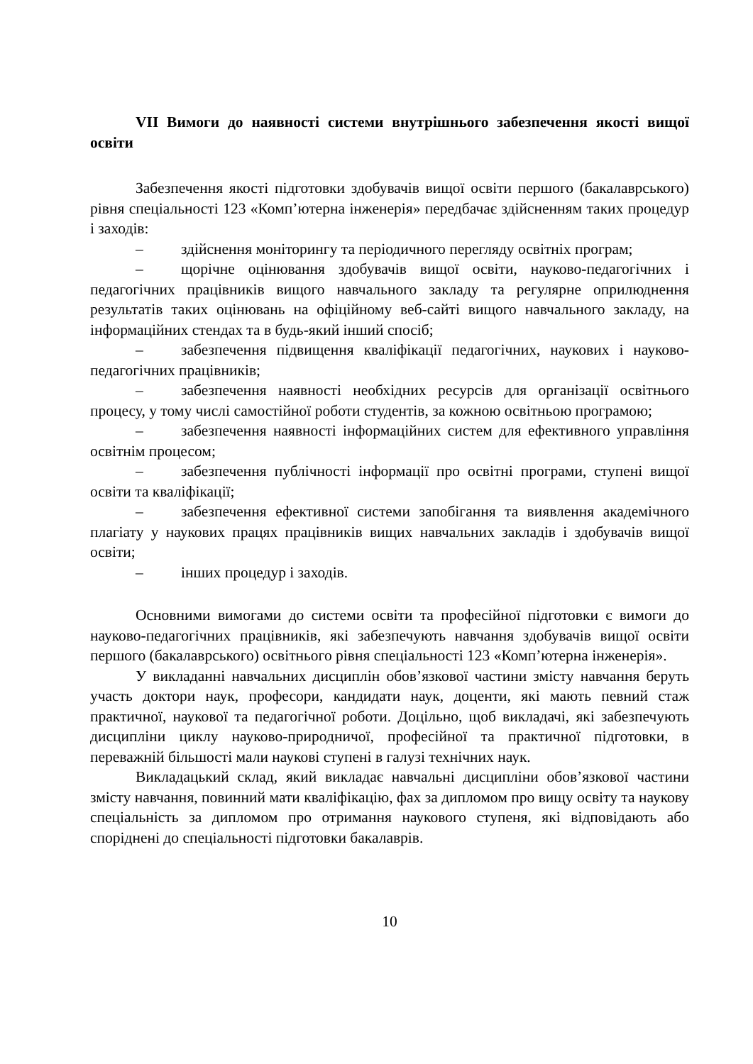VII Вимоги до наявності системи внутрішнього забезпечення якості вищої освіти
Забезпечення якості підготовки здобувачів вищої освіти першого (бакалаврського) рівня спеціальності 123 «Комп’ютерна інженерія» передбачає здійсненням таких процедур і заходів:
– здійснення моніторингу та періодичного перегляду освітніх програм;
– щорічне оцінювання здобувачів вищої освіти, науково-педагогічних і педагогічних працівників вищого навчального закладу та регулярне оприлюднення результатів таких оцінювань на офіційному веб-сайті вищого навчального закладу, на інформаційних стендах та в будь-який інший спосіб;
– забезпечення підвищення кваліфікації педагогічних, наукових і науково-педагогічних працівників;
– забезпечення наявності необхідних ресурсів для організації освітнього процесу, у тому числі самостійної роботи студентів, за кожною освітньою програмою;
– забезпечення наявності інформаційних систем для ефективного управління освітнім процесом;
– забезпечення публічності інформації про освітні програми, ступені вищої освіти та кваліфікації;
– забезпечення ефективної системи запобігання та виявлення академічного плагіату у наукових працях працівників вищих навчальних закладів і здобувачів вищої освіти;
– інших процедур і заходів.
Основними вимогами до системи освіти та професійної підготовки є вимоги до науково-педагогічних працівників, які забезпечують навчання здобувачів вищої освіти першого (бакалаврського) освітнього рівня спеціальності 123 «Комп’ютерна інженерія».
У викладанні навчальних дисциплін обов’язкової частини змісту навчання беруть участь доктори наук, професори, кандидати наук, доценти, які мають певний стаж практичної, наукової та педагогічної роботи. Доцільно, щоб викладачі, які забезпечують дисципліни циклу науково-природничої, професійної та практичної підготовки, в переважній більшості мали наукові ступені в галузі технічних наук.
Викладацький склад, який викладає навчальні дисципліни обов’язкової частини змісту навчання, повинний мати кваліфікацію, фах за дипломом про вищу освіту та наукову спеціальність за дипломом про отримання наукового ступеня, які відповідають або споріднені до спеціальності підготовки бакалаврів.
10